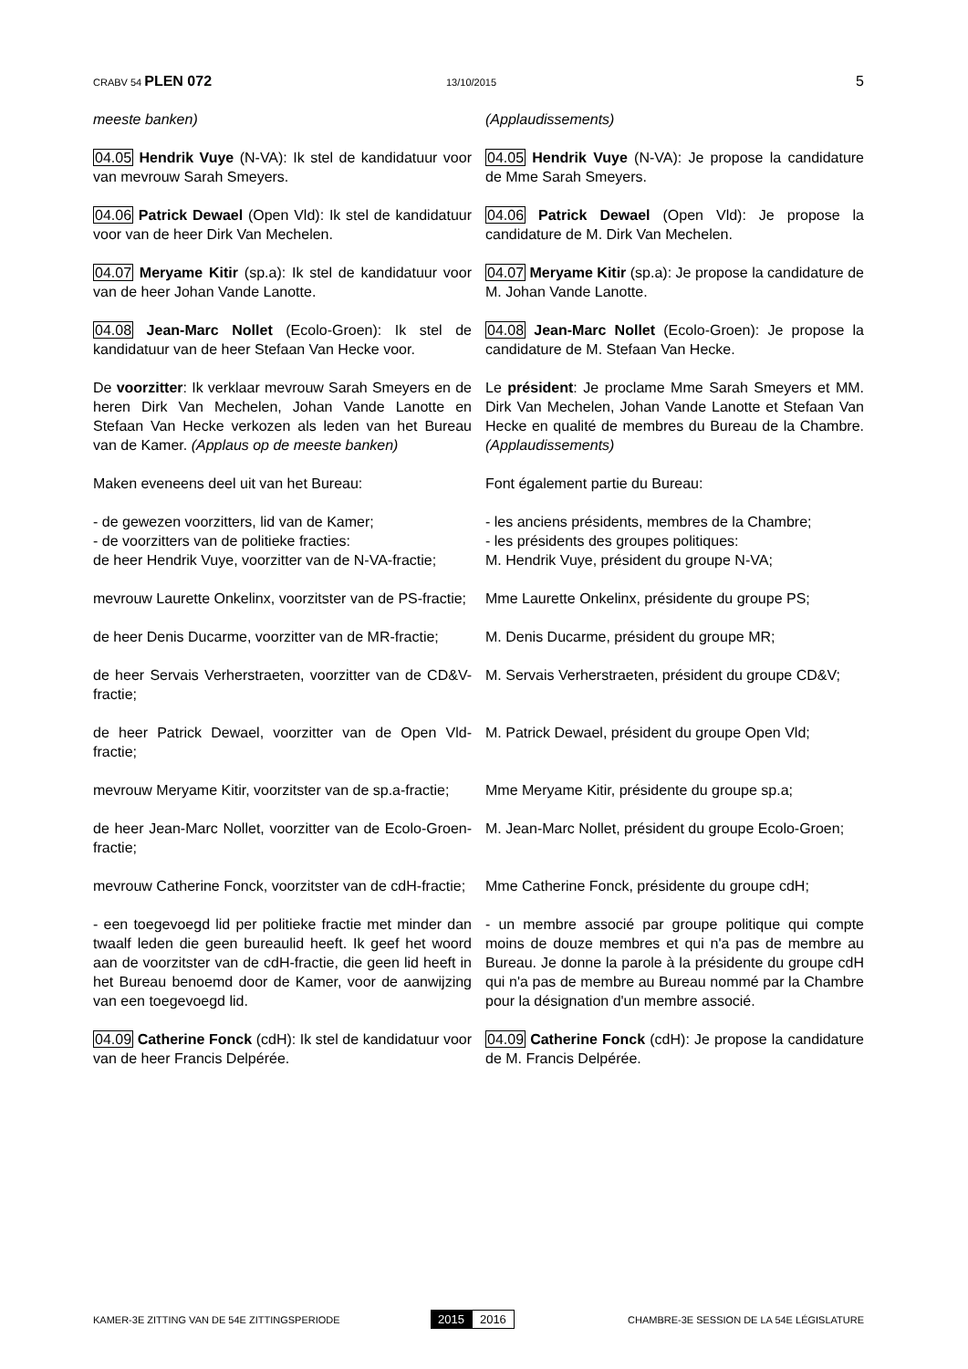CRABV 54 PLEN 072
13/10/2015
5
meeste banken) (Applaudissements)
04.05 Hendrik Vuye (N-VA): Ik stel de kandidatuur voor van mevrouw Sarah Smeyers.
04.05 Hendrik Vuye (N-VA): Je propose la candidature de Mme Sarah Smeyers.
04.06 Patrick Dewael (Open Vld): Ik stel de kandidatuur voor van de heer Dirk Van Mechelen.
04.06 Patrick Dewael (Open Vld): Je propose la candidature de M. Dirk Van Mechelen.
04.07 Meryame Kitir (sp.a): Ik stel de kandidatuur voor van de heer Johan Vande Lanotte.
04.07 Meryame Kitir (sp.a): Je propose la candidature de M. Johan Vande Lanotte.
04.08 Jean-Marc Nollet (Ecolo-Groen): Ik stel de kandidatuur van de heer Stefaan Van Hecke voor.
04.08 Jean-Marc Nollet (Ecolo-Groen): Je propose la candidature de M. Stefaan Van Hecke.
De voorzitter: Ik verklaar mevrouw Sarah Smeyers en de heren Dirk Van Mechelen, Johan Vande Lanotte en Stefaan Van Hecke verkozen als leden van het Bureau van de Kamer. (Applaus op de meeste banken)
Le président: Je proclame Mme Sarah Smeyers et MM. Dirk Van Mechelen, Johan Vande Lanotte et Stefaan Van Hecke en qualité de membres du Bureau de la Chambre. (Applaudissements)
Maken eveneens deel uit van het Bureau: Font également partie du Bureau:
- de gewezen voorzitters, lid van de Kamer;
- de voorzitters van de politieke fracties:
de heer Hendrik Vuye, voorzitter van de N-VA-fractie;
- les anciens présidents, membres de la Chambre;
- les présidents des groupes politiques:
M. Hendrik Vuye, président du groupe N-VA;
mevrouw Laurette Onkelinx, voorzitster van de PS-fractie;
Mme Laurette Onkelinx, présidente du groupe PS;
de heer Denis Ducarme, voorzitter van de MR-fractie;
M. Denis Ducarme, président du groupe MR;
de heer Servais Verherstraeten, voorzitter van de CD&V-fractie;
M. Servais Verherstraeten, président du groupe CD&V;
de heer Patrick Dewael, voorzitter van de Open Vld-fractie;
M. Patrick Dewael, président du groupe Open Vld;
mevrouw Meryame Kitir, voorzitster van de sp.a-fractie;
Mme Meryame Kitir, présidente du groupe sp.a;
de heer Jean-Marc Nollet, voorzitter van de Ecolo-Groen-fractie;
M. Jean-Marc Nollet, président du groupe Ecolo-Groen;
mevrouw Catherine Fonck, voorzitster van de cdH-fractie;
Mme Catherine Fonck, présidente du groupe cdH;
- een toegevoegd lid per politieke fractie met minder dan twaalf leden die geen bureaulid heeft. Ik geef het woord aan de voorzitster van de cdH-fractie, die geen lid heeft in het Bureau benoemd door de Kamer, voor de aanwijzing van een toegevoegd lid.
- un membre associé par groupe politique qui compte moins de douze membres et qui n'a pas de membre au Bureau. Je donne la parole à la présidente du groupe cdH qui n'a pas de membre au Bureau nommé par la Chambre pour la désignation d'un membre associé.
04.09 Catherine Fonck (cdH): Ik stel de kandidatuur voor van de heer Francis Delpérée.
04.09 Catherine Fonck (cdH): Je propose la candidature de M. Francis Delpérée.
KAMER-3E ZITTING VAN DE 54E ZITTINGSPERIODE
2015 2016
CHAMBRE-3E SESSION DE LA 54E LÉGISLATURE